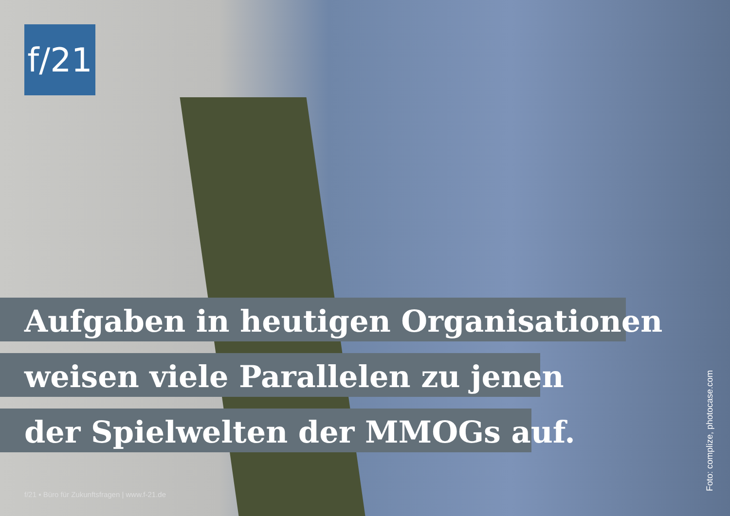f/21
Aufgaben in heutigen Organisationen
weisen viele Parallelen zu jenen
der Spielwelten der MMOGs auf.
f/21 ▪ Büro für Zukunftsfragen | www.f-21.de
Foto: complize, photocase.com